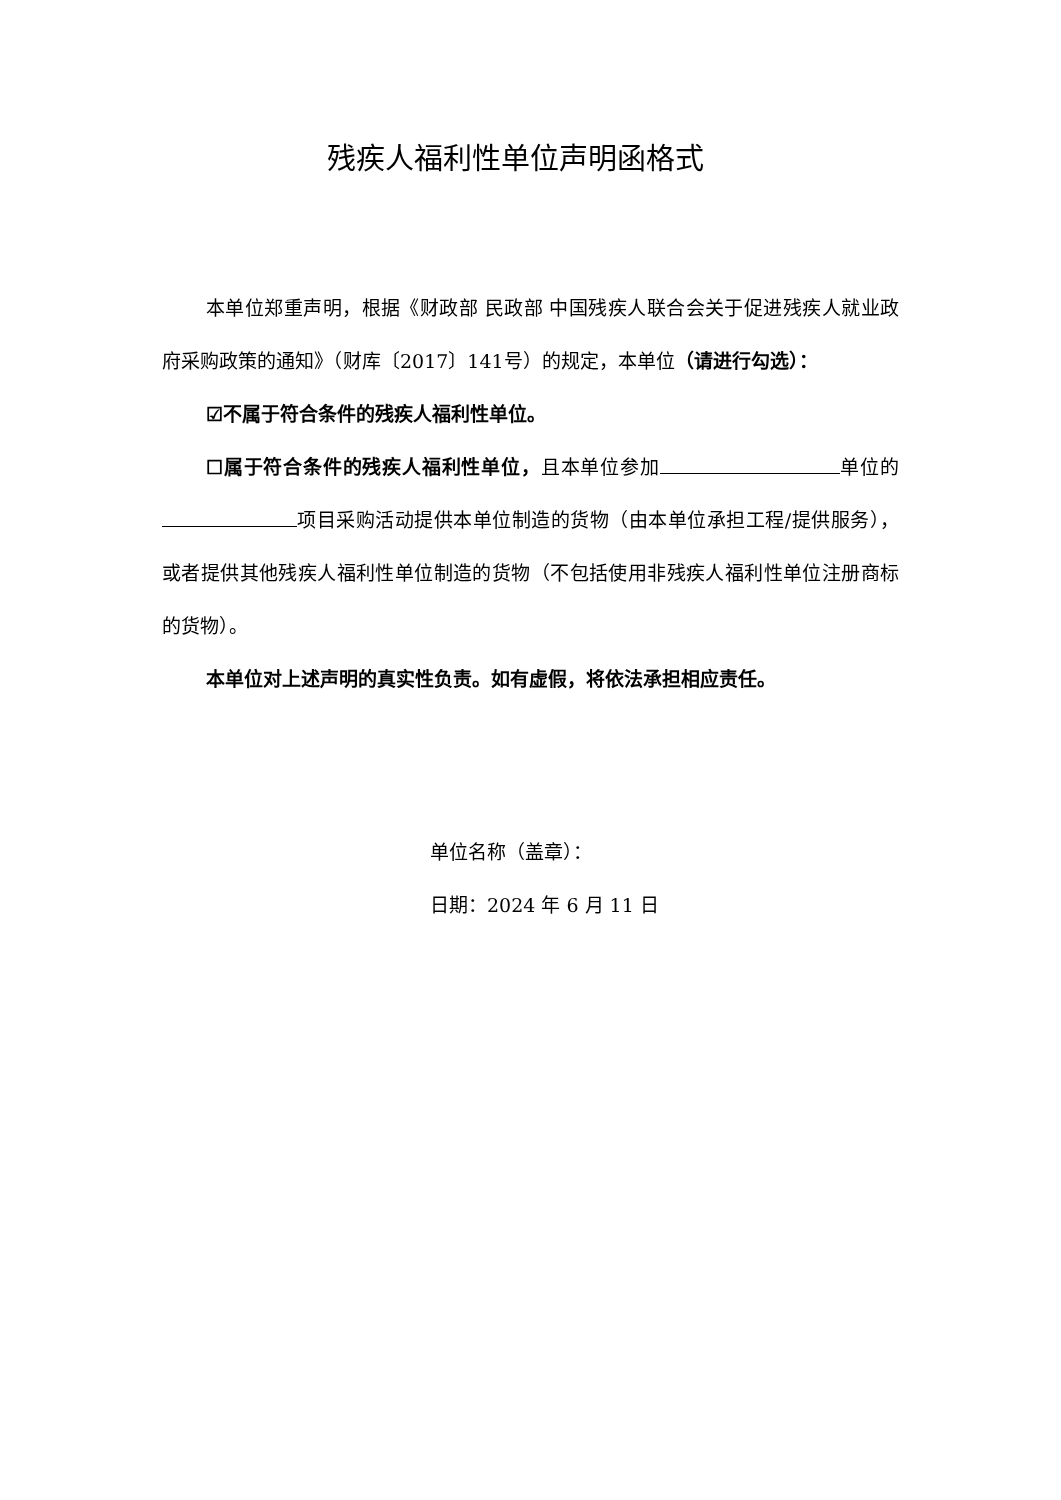残疾人福利性单位声明函格式
本单位郑重声明，根据《财政部 民政部 中国残疾人联合会关于促进残疾人就业政府采购政策的通知》（财库〔2017〕141号）的规定，本单位（请进行勾选）：
☑不属于符合条件的残疾人福利性单位。
☐属于符合条件的残疾人福利性单位，且本单位参加 单位的 项目采购活动提供本单位制造的货物（由本单位承担工程/提供服务），或者提供其他残疾人福利性单位制造的货物（不包括使用非残疾人福利性单位注册商标的货物）。
本单位对上述声明的真实性负责。如有虚假，将依法承担相应责任。
单位名称（盖章）：
日期：2024 年 6 月 11 日